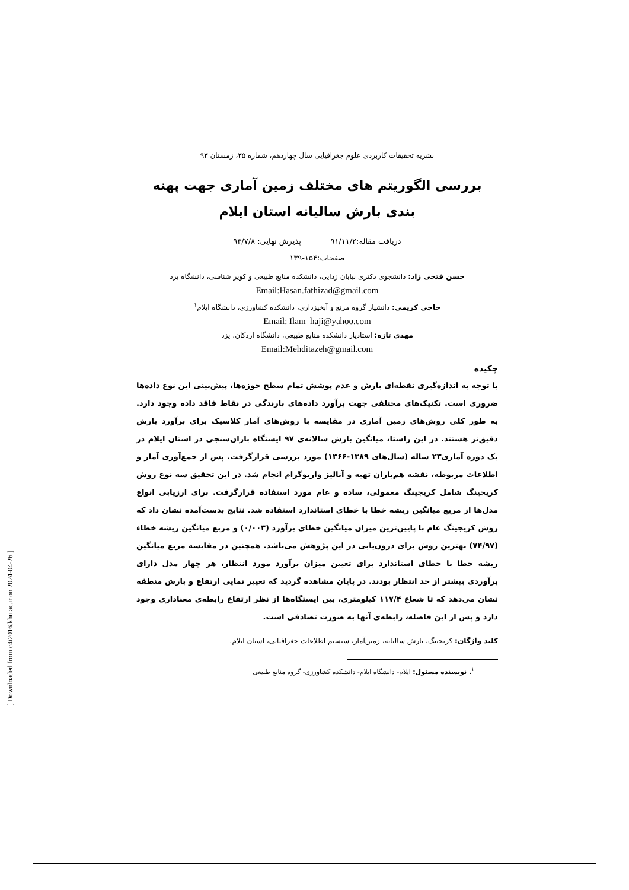نشریه تحقیقات کاربردی علوم جغرافیایی سال چهاردهم، شماره ۳۵، زمستان ۹۳
بررسی الگوریتم های مختلف زمین آماری جهت پهنه بندی بارش سالیانه استان ایلام
دریافت مقاله:۹۱/۱۱/۲ پذیرش نهایی: ۹۳/۷/۸
صفحات:۱۵۴-۱۳۹
حسن فتحی زاد: دانشجوی دکتری بیابان زدایی، دانشکده منابع طبیعی و کویر شناسی، دانشگاه یزد
Email:Hasan.fathizad@gmail.com
حاجی کریمی: دانشیار گروه مرتع و آبخیزداری، دانشکده کشاورزی، دانشگاه ایلام<sup>۱</sup>
Email: Ilam_haji@yahoo.com
مهدی تازه: استادیار دانشکده منابع طبیعی، دانشگاه اردکان، یزد
Email:Mehditazeh@gmail.com
چکیده
با توجه به اندازه‌گیری نقطه‌ای بارش و عدم پوشش تمام سطح حوزه‌ها، پیش‌بینی این نوع داده‌ها ضروری است. تکنیک‌های مختلفی جهت برآورد داده‌های بارندگی در نقاط فاقد داده وجود دارد. به طور کلی روش‌های زمین آماری در مقایسه با روش‌های آمار کلاسیک برای برآورد بارش دقیق‌تر هستند. در این راستا، میانگین بارش سالانه‌ی ۹۷ ایستگاه باران‌سنجی در استان ایلام در یک دوره آماری۲۳ ساله (سال‌های ۱۳۸۹-۱۳۶۶) مورد بررسی قرارگرفت. پس از جمع‌آوری آمار و اطلاعات مربوطه، نقشه هم‌باران تهیه و آنالیز واریوگرام انجام شد. در این تحقیق سه نوع روش کریجینگ شامل کریجینگ معمولی، ساده و عام مورد استفاده قرارگرفت. برای ارزیابی انواع مدل‌ها از مربع میانگین ریشه خطا با خطای استاندارد استفاده شد. نتایج بدست‌آمده نشان داد که روش کریجینگ عام با پایین‌ترین میزان میانگین خطای برآورد (۰/۰۰۳) و مربع میانگین ریشه خطاء (۷۴/۹۷) بهترین روش برای درون‌یابی در این پژوهش می‌باشد. همچنین در مقایسه مربع میانگین ریشه خطا با خطای استاندارد برای تعیین میزان برآورد مورد انتظار، هر چهار مدل دارای برآوردی بیشتر از حد انتظار بودند. در پایان مشاهده گردید که تغییر نمایی ارتفاع و بارش منطقه نشان می‌دهد که تا شعاع ۱۱۷/۴ کیلومتری، بین ایستگاه‌ها از نظر ارتفاع رابطه‌ی معناداری وجود دارد و پس از این فاصله، رابطه‌ی آنها به صورت تصادفی است.
کلید واژگان: کریجینگ، بارش سالیانه، زمین‌آمار، سیستم اطلاعات جغرافیایی، استان ایلام.
<sup>۱</sup>. نویسنده مسئول: ایلام- دانشگاه ایلام- دانشکده کشاورزی- گروه منابع طبیعی
[ Downloaded from c4i2016.khu.ac.ir on 2024-04-26 ]